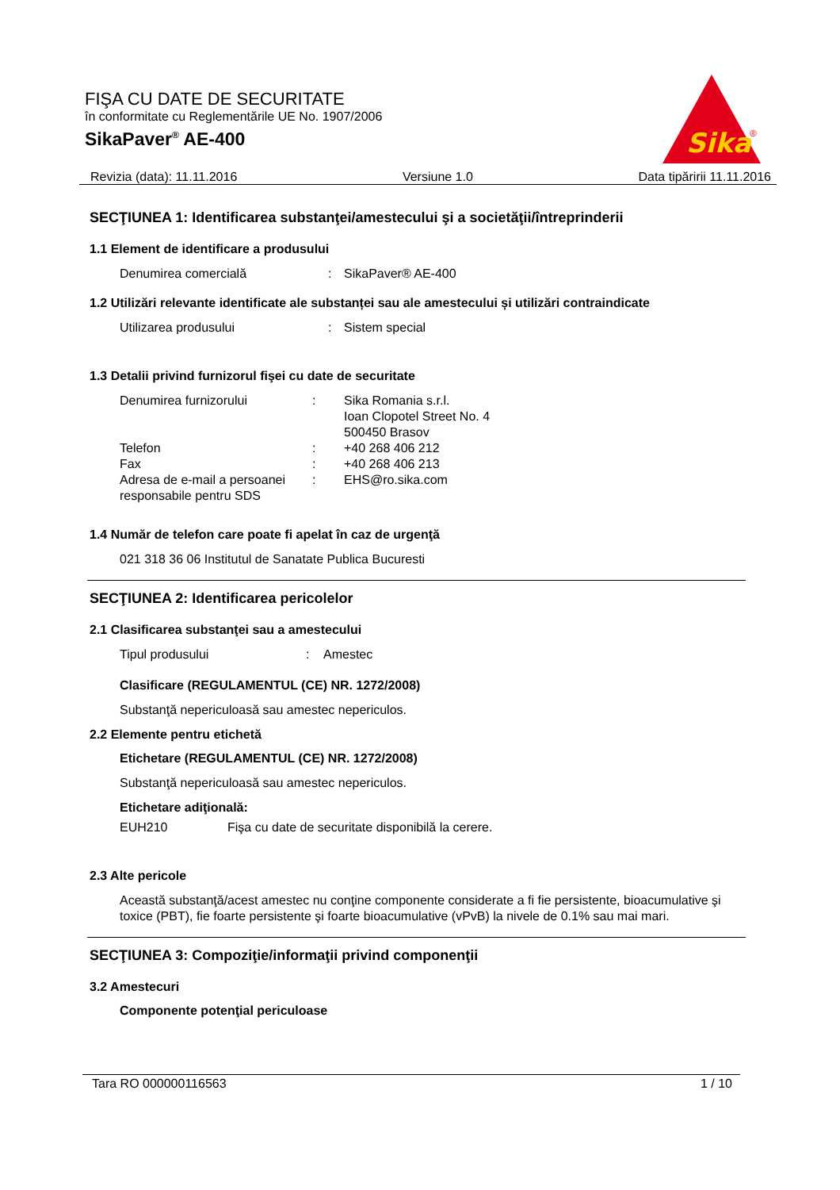FIŞA CU DATE DE SECURITATE
în conformitate cu Reglementările UE No. 1907/2006
SikaPaver<sup>®</sup> AE-400
Sika
®
Revizia (data): 11.11.2016 Versiune 1.0 Data tipăririi 11.11.2016
SECŢIUNEA 1: Identificarea substanţei/amestecului şi a societăţii/întreprinderii
1.1 Element de identificare a produsului
Denumirea comercială: SikaPaver® AE-400
1.2 Utilizări relevante identificate ale substanței sau ale amestecului și utilizări contraindicate
Utilizarea produsului: Sistem special
1.3 Detalii privind furnizorul fişei cu date de securitate
Denumirea furnizorului: Sika Romania s.r.l.
Ioan Clopotel Street No. 4
500450 Brasov
Telefon: +40 268 406 212
Fax: +40 268 406 213
Adresa de e-mail a persoanei responsabile pentru SDS: EHS@ro.sika.com
1.4 Număr de telefon care poate fi apelat în caz de urgenţă
021 318 36 06 Institutul de Sanatate Publica Bucuresti
SECŢIUNEA 2: Identificarea pericolelor
2.1 Clasificarea substanţei sau a amestecului
Tipul produsului: Amestec
Clasificare (REGULAMENTUL (CE) NR. 1272/2008)
Substanţă nepericuloasă sau amestec nepericulos.
2.2 Elemente pentru etichetă
Etichetare (REGULAMENTUL (CE) NR. 1272/2008)
Substanţă nepericuloasă sau amestec nepericulos.
Etichetare adiţională:
EUH210 Fişa cu date de securitate disponibilă la cerere.
2.3 Alte pericole
Această substanţă/acest amestec nu conţine componente considerate a fi fie persistente, bioacumulative şi toxice (PBT), fie foarte persistente şi foarte bioacumulative (vPvB) la nivele de 0.1% sau mai mari.
SECŢIUNEA 3: Compoziţie/informaţii privind componenţii
3.2 Amestecuri
Componente potenţial periculoase
Tara RO 000000116563 1 / 10